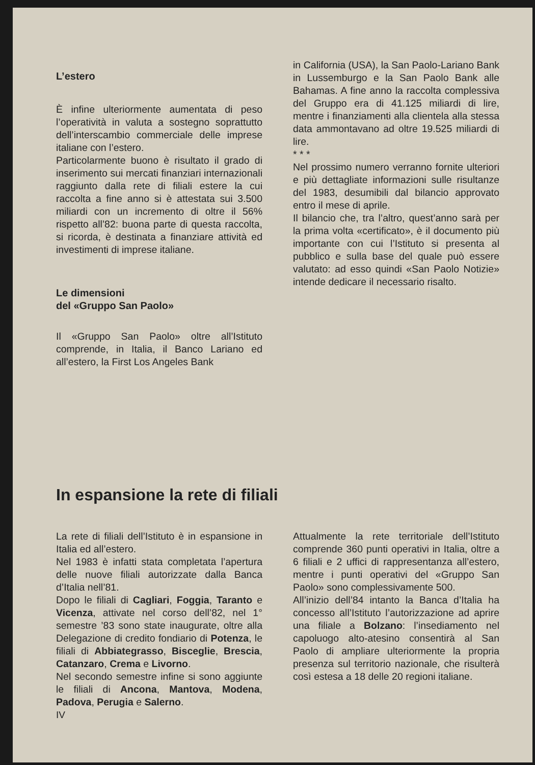L’estero
È infine ulteriormente aumentata di peso l’operatività in valuta a sostegno soprattutto dell’interscambio commerciale delle imprese italiane con l’estero.
Particolarmente buono è risultato il grado di inserimento sui mercati finanziari internazionali raggiunto dalla rete di filiali estere la cui raccolta a fine anno si è attestata sui 3.500 miliardi con un incremento di oltre il 56% rispetto all’82: buona parte di questa raccolta, si ricorda, è destinata a finanziare attività ed investimenti di imprese italiane.
Le dimensioni
del «Gruppo San Paolo»
Il «Gruppo San Paolo» oltre all’Istituto comprende, in Italia, il Banco Lariano ed all’estero, la First Los Angeles Bank
in California (USA), la San Paolo-Lariano Bank in Lussemburgo e la San Paolo Bank alle Bahamas. A fine anno la raccolta complessiva del Gruppo era di 41.125 miliardi di lire, mentre i finanziamenti alla clientela alla stessa data ammontavano ad oltre 19.525 miliardi di lire.
* * *
Nel prossimo numero verranno fornite ulteriori e più dettagliate informazioni sulle risultanze del 1983, desumibili dal bilancio approvato entro il mese di aprile.
Il bilancio che, tra l’altro, quest’anno sarà per la prima volta «certificato», è il documento più importante con cui l’Istituto si presenta al pubblico e sulla base del quale può essere valutato: ad esso quindi «San Paolo Notizie» intende dedicare il necessario risalto.
In espansione la rete di filiali
La rete di filiali dell’Istituto è in espansione in Italia ed all’estero.
Nel 1983 è infatti stata completata l’apertura delle nuove filiali autorizzate dalla Banca d’Italia nell’81.
Dopo le filiali di Cagliari, Foggia, Taranto e Vicenza, attivate nel corso dell’82, nel 1° semestre ’83 sono state inaugurate, oltre alla Delegazione di credito fondiario di Potenza, le filiali di Abbiategrasso, Bisceglie, Brescia, Catanzaro, Crema e Livorno.
Nel secondo semestre infine si sono aggiunte le filiali di Ancona, Mantova, Modena, Padova, Perugia e Salerno.
IV
Attualmente la rete territoriale dell’Istituto comprende 360 punti operativi in Italia, oltre a 6 filiali e 2 uffici di rappresentanza all’estero, mentre i punti operativi del «Gruppo San Paolo» sono complessivamente 500.
All’inizio dell’84 intanto la Banca d’Italia ha concesso all’Istituto l’autorizzazione ad aprire una filiale a Bolzano: l’insediamento nel capoluogo alto-atesino consentirà al San Paolo di ampliare ulteriormente la propria presenza sul territorio nazionale, che risulterà così estesa a 18 delle 20 regioni italiane.